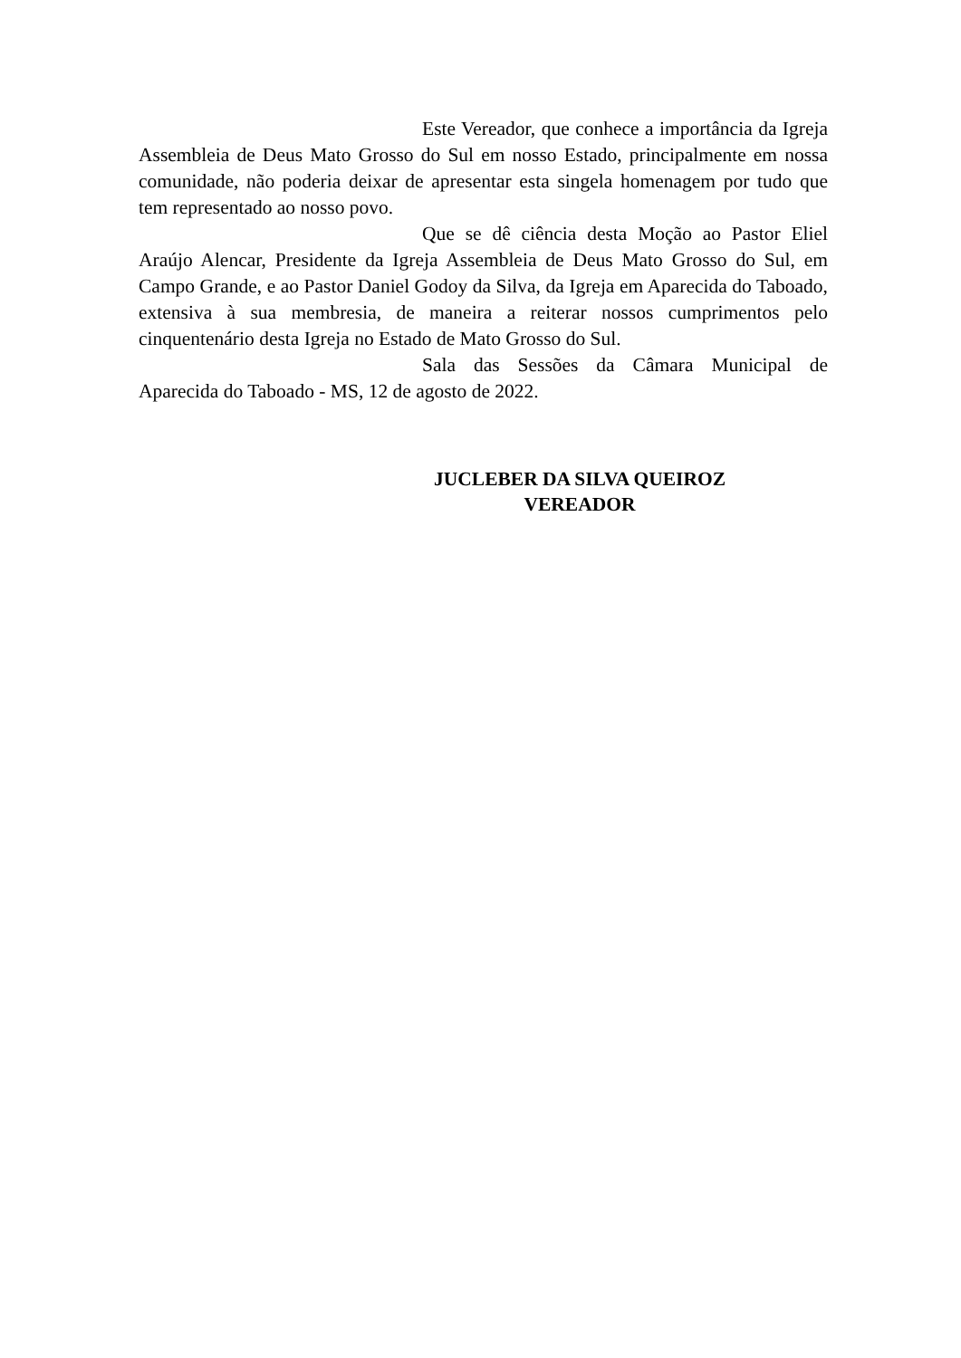Este Vereador, que conhece a importância da Igreja Assembleia de Deus Mato Grosso do Sul em nosso Estado, principalmente em nossa comunidade, não poderia deixar de apresentar esta singela homenagem por tudo que tem representado ao nosso povo.
Que se dê ciência desta Moção ao Pastor Eliel Araújo Alencar, Presidente da Igreja Assembleia de Deus Mato Grosso do Sul, em Campo Grande, e ao Pastor Daniel Godoy da Silva, da Igreja em Aparecida do Taboado, extensiva à sua membresia, de maneira a reiterar nossos cumprimentos pelo cinquentenário desta Igreja no Estado de Mato Grosso do Sul.
Sala das Sessões da Câmara Municipal de Aparecida do Taboado - MS, 12 de agosto de 2022.
JUCLEBER DA SILVA QUEIROZ
VEREADOR